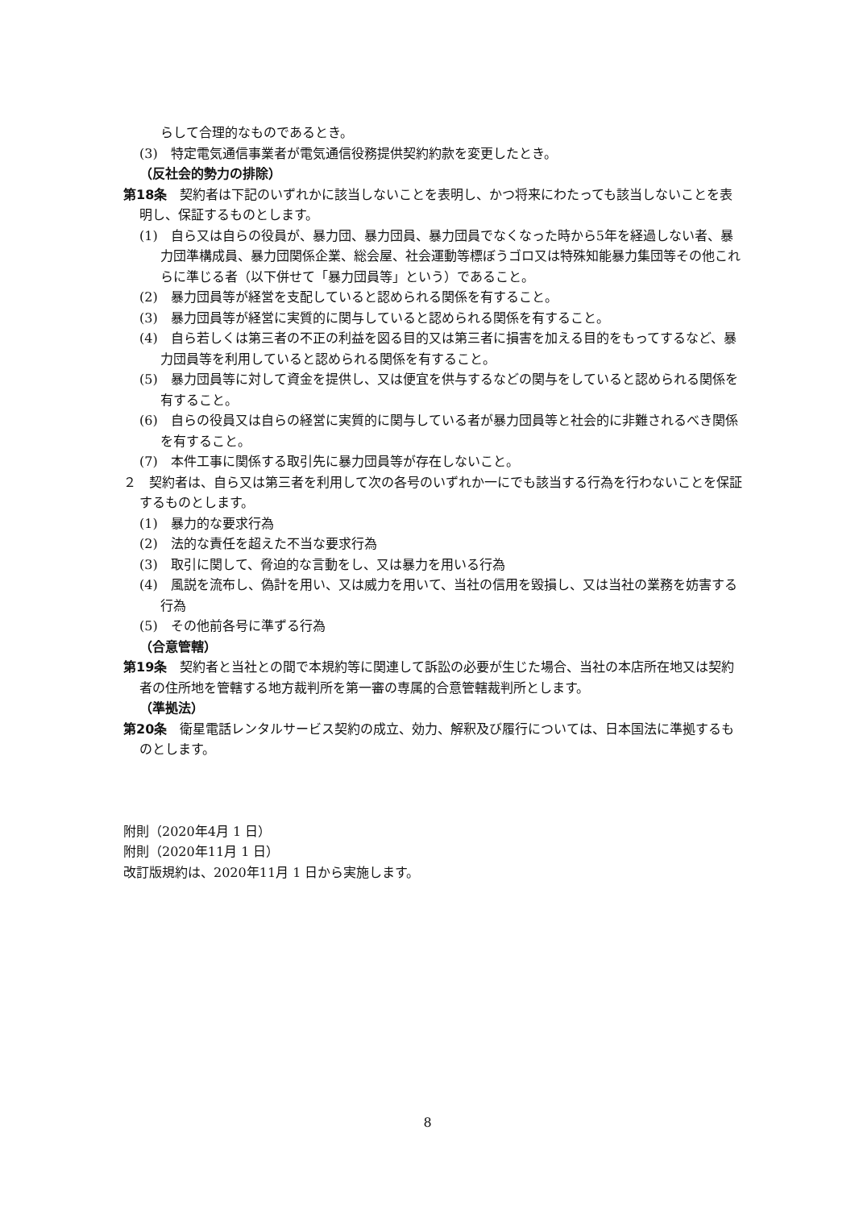らして合理的なものであるとき。
(3)　特定電気通信事業者が電気通信役務提供契約約款を変更したとき。
（反社会的勢力の排除）
第18条　契約者は下記のいずれかに該当しないことを表明し、かつ将来にわたっても該当しないことを表明し、保証するものとします。
(1)　自ら又は自らの役員が、暴力団、暴力団員、暴力団員でなくなった時から5年を経過しない者、暴力団準構成員、暴力団関係企業、総会屋、社会運動等標ぼうゴロ又は特殊知能暴力集団等その他これらに準じる者（以下併せて「暴力団員等」という）であること。
(2)　暴力団員等が経営を支配していると認められる関係を有すること。
(3)　暴力団員等が経営に実質的に関与していると認められる関係を有すること。
(4)　自ら若しくは第三者の不正の利益を図る目的又は第三者に損害を加える目的をもってするなど、暴力団員等を利用していると認められる関係を有すること。
(5)　暴力団員等に対して資金を提供し、又は便宜を供与するなどの関与をしていると認められる関係を有すること。
(6)　自らの役員又は自らの経営に実質的に関与している者が暴力団員等と社会的に非難されるべき関係を有すること。
(7)　本件工事に関係する取引先に暴力団員等が存在しないこと。
２　契約者は、自ら又は第三者を利用して次の各号のいずれか一にでも該当する行為を行わないことを保証するものとします。
(1)　暴力的な要求行為
(2)　法的な責任を超えた不当な要求行為
(3)　取引に関して、脅迫的な言動をし、又は暴力を用いる行為
(4)　風説を流布し、偽計を用い、又は威力を用いて、当社の信用を毀損し、又は当社の業務を妨害する行為
(5)　その他前各号に準ずる行為
（合意管轄）
第19条　契約者と当社との間で本規約等に関連して訴訟の必要が生じた場合、当社の本店所在地又は契約者の住所地を管轄する地方裁判所を第一審の専属的合意管轄裁判所とします。
（準拠法）
第20条　衛星電話レンタルサービス契約の成立、効力、解釈及び履行については、日本国法に準拠するものとします。
附則（2020年4月 1 日）
附則（2020年11月 1 日）
改訂版規約は、2020年11月 1 日から実施します。
8